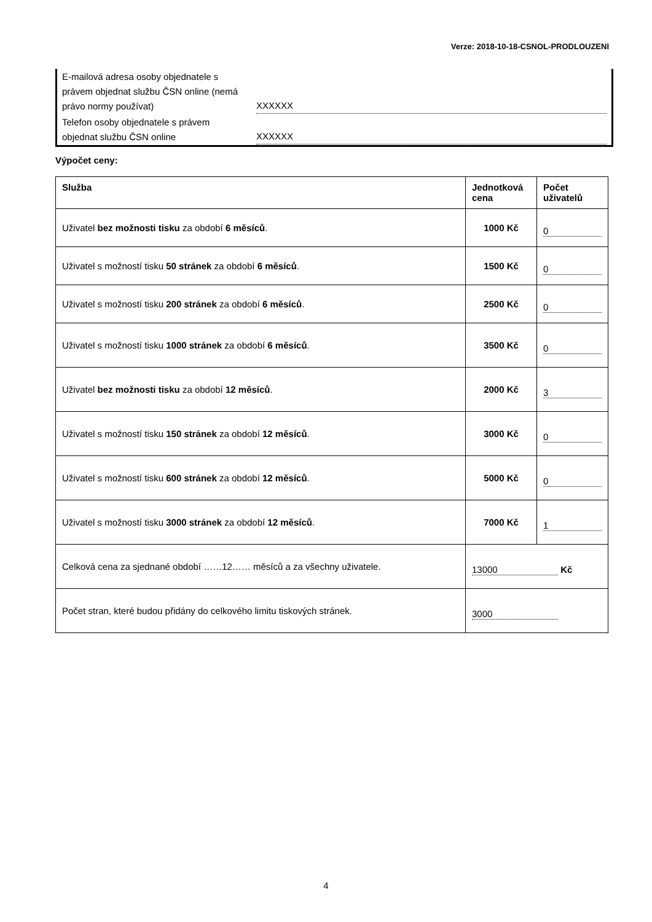Verze: 2018-10-18-CSNOL-PRODLOUZENI
| E-mailová adresa osoby objednatele s právem objednat službu ČSN online (nemá právo normy používat) | XXXXXX |
| Telefon osoby objednatele s právem objednat službu ČSN online | XXXXXX |
Výpočet ceny:
| Služba | Jednotková cena | Počet uživatelů |
| --- | --- | --- |
| Uživatel bez možnosti tisku za období 6 měsíců . | 1000 Kč | 0 |
| Uživatel s možností tisku 50 stránek za období 6 měsíců . | 1500 Kč | 0 |
| Uživatel s možností tisku 200 stránek za období 6 měsíců . | 2500 Kč | 0 |
| Uživatel s možností tisku 1000 stránek za období 6 měsíců . | 3500 Kč | 0 |
| Uživatel bez možnosti tisku za období 12 měsíců . | 2000 Kč | 3 |
| Uživatel s možností tisku 150 stránek za období 12 měsíců . | 3000 Kč | 0 |
| Uživatel s možností tisku 600 stránek za období 12 měsíců . | 5000 Kč | 0 |
| Uživatel s možností tisku 3000 stránek za období 12 měsíců . | 7000 Kč | 1 |
| Celková cena za sjednané období ……12…… měsíců a za všechny uživatele. | 13000 Kč | |
| Počet stran, které budou přidány do celkového limitu tiskových stránek. | 3000 | |
4